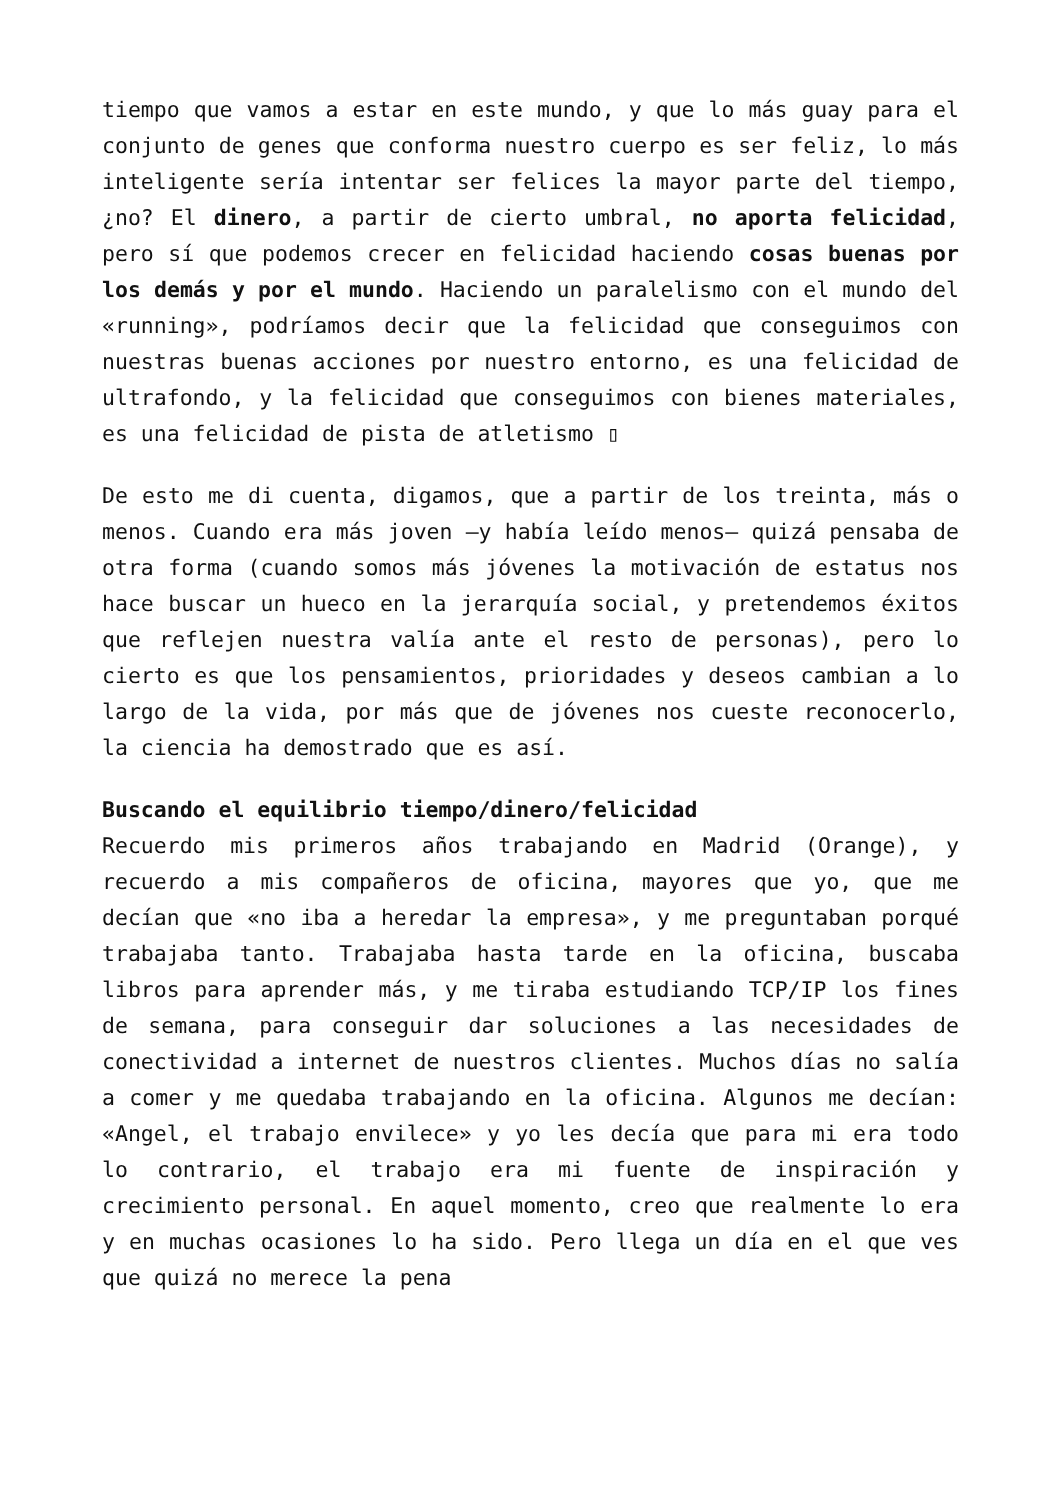tiempo que vamos a estar en este mundo, y que lo más guay para el conjunto de genes que conforma nuestro cuerpo es ser feliz, lo más inteligente sería intentar ser felices la mayor parte del tiempo, ¿no? El dinero, a partir de cierto umbral, no aporta felicidad, pero sí que podemos crecer en felicidad haciendo cosas buenas por los demás y por el mundo. Haciendo un paralelismo con el mundo del «running», podríamos decir que la felicidad que conseguimos con nuestras buenas acciones por nuestro entorno, es una felicidad de ultrafondo, y la felicidad que conseguimos con bienes materiales, es una felicidad de pista de atletismo ▯
De esto me di cuenta, digamos, que a partir de los treinta, más o menos. Cuando era más joven —y había leído menos— quizá pensaba de otra forma (cuando somos más jóvenes la motivación de estatus nos hace buscar un hueco en la jerarquía social, y pretendemos éxitos que reflejen nuestra valía ante el resto de personas), pero lo cierto es que los pensamientos, prioridades y deseos cambian a lo largo de la vida, por más que de jóvenes nos cueste reconocerlo, la ciencia ha demostrado que es así.
Buscando el equilibrio tiempo/dinero/felicidad
Recuerdo mis primeros años trabajando en Madrid (Orange), y recuerdo a mis compañeros de oficina, mayores que yo, que me decían que «no iba a heredar la empresa», y me preguntaban porqué trabajaba tanto. Trabajaba hasta tarde en la oficina, buscaba libros para aprender más, y me tiraba estudiando TCP/IP los fines de semana, para conseguir dar soluciones a las necesidades de conectividad a internet de nuestros clientes. Muchos días no salía a comer y me quedaba trabajando en la oficina. Algunos me decían: «Angel, el trabajo envilece» y yo les decía que para mi era todo lo contrario, el trabajo era mi fuente de inspiración y crecimiento personal. En aquel momento, creo que realmente lo era y en muchas ocasiones lo ha sido. Pero llega un día en el que ves que quizá no merece la pena